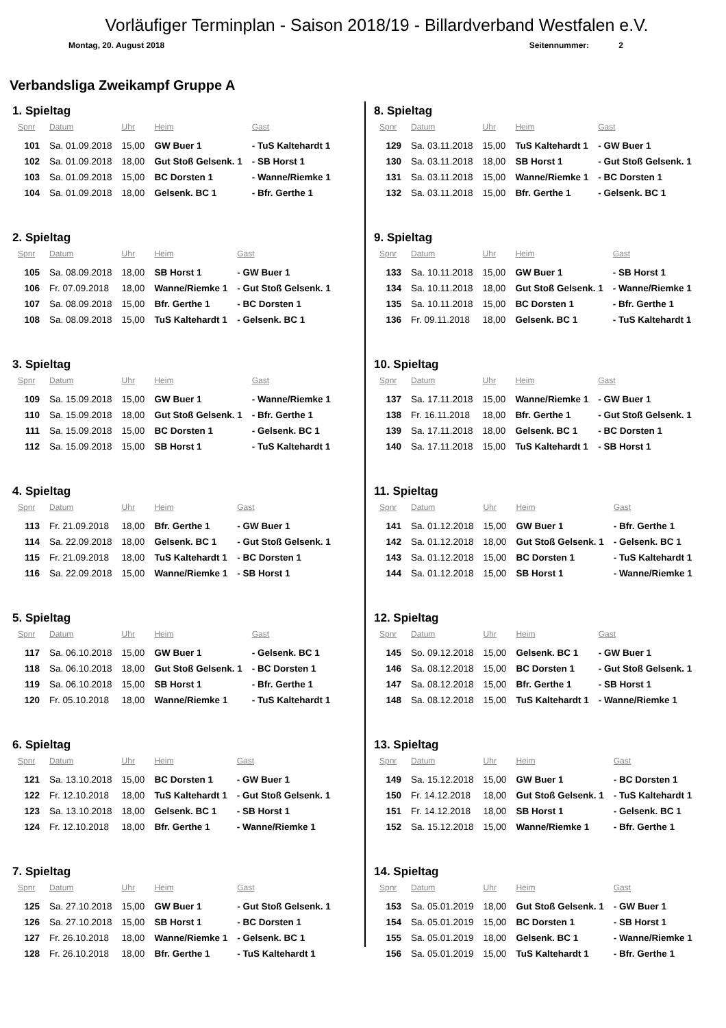Vorläufiger Terminplan - Saison 2018/19 - Billardverband Westfalen e.V.
Montag, 20. August 2018 Seitennummer: 2
Verbandsliga Zweikampf Gruppe A
1. Spieltag
| Spnr | Datum | Uhr | Heim | Gast |
| --- | --- | --- | --- | --- |
| 101 | Sa. 01.09.2018 | 15,00 | GW Buer 1 | - TuS Kaltehardt 1 |
| 102 | Sa. 01.09.2018 | 18,00 | Gut Stoß Gelsenk. 1 | - SB Horst 1 |
| 103 | Sa. 01.09.2018 | 15,00 | BC Dorsten 1 | - Wanne/Riemke 1 |
| 104 | Sa. 01.09.2018 | 18,00 | Gelsenk. BC 1 | - Bfr. Gerthe 1 |
2. Spieltag
| Spnr | Datum | Uhr | Heim | Gast |
| --- | --- | --- | --- | --- |
| 105 | Sa. 08.09.2018 | 18,00 | SB Horst 1 | - GW Buer 1 |
| 106 | Fr. 07.09.2018 | 18,00 | Wanne/Riemke 1 | - Gut Stoß Gelsenk. 1 |
| 107 | Sa. 08.09.2018 | 15,00 | Bfr. Gerthe 1 | - BC Dorsten 1 |
| 108 | Sa. 08.09.2018 | 15,00 | TuS Kaltehardt 1 | - Gelsenk. BC 1 |
3. Spieltag
| Spnr | Datum | Uhr | Heim | Gast |
| --- | --- | --- | --- | --- |
| 109 | Sa. 15.09.2018 | 15,00 | GW Buer 1 | - Wanne/Riemke 1 |
| 110 | Sa. 15.09.2018 | 18,00 | Gut Stoß Gelsenk. 1 | - Bfr. Gerthe 1 |
| 111 | Sa. 15.09.2018 | 15,00 | BC Dorsten 1 | - Gelsenk. BC 1 |
| 112 | Sa. 15.09.2018 | 15,00 | SB Horst 1 | - TuS Kaltehardt 1 |
4. Spieltag
| Spnr | Datum | Uhr | Heim | Gast |
| --- | --- | --- | --- | --- |
| 113 | Fr. 21.09.2018 | 18,00 | Bfr. Gerthe 1 | - GW Buer 1 |
| 114 | Sa. 22.09.2018 | 18,00 | Gelsenk. BC 1 | - Gut Stoß Gelsenk. 1 |
| 115 | Fr. 21.09.2018 | 18,00 | TuS Kaltehardt 1 | - BC Dorsten 1 |
| 116 | Sa. 22.09.2018 | 15,00 | Wanne/Riemke 1 | - SB Horst 1 |
5. Spieltag
| Spnr | Datum | Uhr | Heim | Gast |
| --- | --- | --- | --- | --- |
| 117 | Sa. 06.10.2018 | 15,00 | GW Buer 1 | - Gelsenk. BC 1 |
| 118 | Sa. 06.10.2018 | 18,00 | Gut Stoß Gelsenk. 1 | - BC Dorsten 1 |
| 119 | Sa. 06.10.2018 | 15,00 | SB Horst 1 | - Bfr. Gerthe 1 |
| 120 | Fr. 05.10.2018 | 18,00 | Wanne/Riemke 1 | - TuS Kaltehardt 1 |
6. Spieltag
| Spnr | Datum | Uhr | Heim | Gast |
| --- | --- | --- | --- | --- |
| 121 | Sa. 13.10.2018 | 15,00 | BC Dorsten 1 | - GW Buer 1 |
| 122 | Fr. 12.10.2018 | 18,00 | TuS Kaltehardt 1 | - Gut Stoß Gelsenk. 1 |
| 123 | Sa. 13.10.2018 | 18,00 | Gelsenk. BC 1 | - SB Horst 1 |
| 124 | Fr. 12.10.2018 | 18,00 | Bfr. Gerthe 1 | - Wanne/Riemke 1 |
7. Spieltag
| Spnr | Datum | Uhr | Heim | Gast |
| --- | --- | --- | --- | --- |
| 125 | Sa. 27.10.2018 | 15,00 | GW Buer 1 | - Gut Stoß Gelsenk. 1 |
| 126 | Sa. 27.10.2018 | 15,00 | SB Horst 1 | - BC Dorsten 1 |
| 127 | Fr. 26.10.2018 | 18,00 | Wanne/Riemke 1 | - Gelsenk. BC 1 |
| 128 | Fr. 26.10.2018 | 18,00 | Bfr. Gerthe 1 | - TuS Kaltehardt 1 |
8. Spieltag
| Spnr | Datum | Uhr | Heim | Gast |
| --- | --- | --- | --- | --- |
| 129 | Sa. 03.11.2018 | 15,00 | TuS Kaltehardt 1 | - GW Buer 1 |
| 130 | Sa. 03.11.2018 | 18,00 | SB Horst 1 | - Gut Stoß Gelsenk. 1 |
| 131 | Sa. 03.11.2018 | 15,00 | Wanne/Riemke 1 | - BC Dorsten 1 |
| 132 | Sa. 03.11.2018 | 15,00 | Bfr. Gerthe 1 | - Gelsenk. BC 1 |
9. Spieltag
| Spnr | Datum | Uhr | Heim | Gast |
| --- | --- | --- | --- | --- |
| 133 | Sa. 10.11.2018 | 15,00 | GW Buer 1 | - SB Horst 1 |
| 134 | Sa. 10.11.2018 | 18,00 | Gut Stoß Gelsenk. 1 | - Wanne/Riemke 1 |
| 135 | Sa. 10.11.2018 | 15,00 | BC Dorsten 1 | - Bfr. Gerthe 1 |
| 136 | Fr. 09.11.2018 | 18,00 | Gelsenk. BC 1 | - TuS Kaltehardt 1 |
10. Spieltag
| Spnr | Datum | Uhr | Heim | Gast |
| --- | --- | --- | --- | --- |
| 137 | Sa. 17.11.2018 | 15,00 | Wanne/Riemke 1 | - GW Buer 1 |
| 138 | Fr. 16.11.2018 | 18,00 | Bfr. Gerthe 1 | - Gut Stoß Gelsenk. 1 |
| 139 | Sa. 17.11.2018 | 18,00 | Gelsenk. BC 1 | - BC Dorsten 1 |
| 140 | Sa. 17.11.2018 | 15,00 | TuS Kaltehardt 1 | - SB Horst 1 |
11. Spieltag
| Spnr | Datum | Uhr | Heim | Gast |
| --- | --- | --- | --- | --- |
| 141 | Sa. 01.12.2018 | 15,00 | GW Buer 1 | - Bfr. Gerthe 1 |
| 142 | Sa. 01.12.2018 | 18,00 | Gut Stoß Gelsenk. 1 | - Gelsenk. BC 1 |
| 143 | Sa. 01.12.2018 | 15,00 | BC Dorsten 1 | - TuS Kaltehardt 1 |
| 144 | Sa. 01.12.2018 | 15,00 | SB Horst 1 | - Wanne/Riemke 1 |
12. Spieltag
| Spnr | Datum | Uhr | Heim | Gast |
| --- | --- | --- | --- | --- |
| 145 | So. 09.12.2018 | 15,00 | Gelsenk. BC 1 | - GW Buer 1 |
| 146 | Sa. 08.12.2018 | 15,00 | BC Dorsten 1 | - Gut Stoß Gelsenk. 1 |
| 147 | Sa. 08.12.2018 | 15,00 | Bfr. Gerthe 1 | - SB Horst 1 |
| 148 | Sa. 08.12.2018 | 15,00 | TuS Kaltehardt 1 | - Wanne/Riemke 1 |
13. Spieltag
| Spnr | Datum | Uhr | Heim | Gast |
| --- | --- | --- | --- | --- |
| 149 | Sa. 15.12.2018 | 15,00 | GW Buer 1 | - BC Dorsten 1 |
| 150 | Fr. 14.12.2018 | 18,00 | Gut Stoß Gelsenk. 1 | - TuS Kaltehardt 1 |
| 151 | Fr. 14.12.2018 | 18,00 | SB Horst 1 | - Gelsenk. BC 1 |
| 152 | Sa. 15.12.2018 | 15,00 | Wanne/Riemke 1 | - Bfr. Gerthe 1 |
14. Spieltag
| Spnr | Datum | Uhr | Heim | Gast |
| --- | --- | --- | --- | --- |
| 153 | Sa. 05.01.2019 | 18,00 | Gut Stoß Gelsenk. 1 | - GW Buer 1 |
| 154 | Sa. 05.01.2019 | 15,00 | BC Dorsten 1 | - SB Horst 1 |
| 155 | Sa. 05.01.2019 | 18,00 | Gelsenk. BC 1 | - Wanne/Riemke 1 |
| 156 | Sa. 05.01.2019 | 15,00 | TuS Kaltehardt 1 | - Bfr. Gerthe 1 |